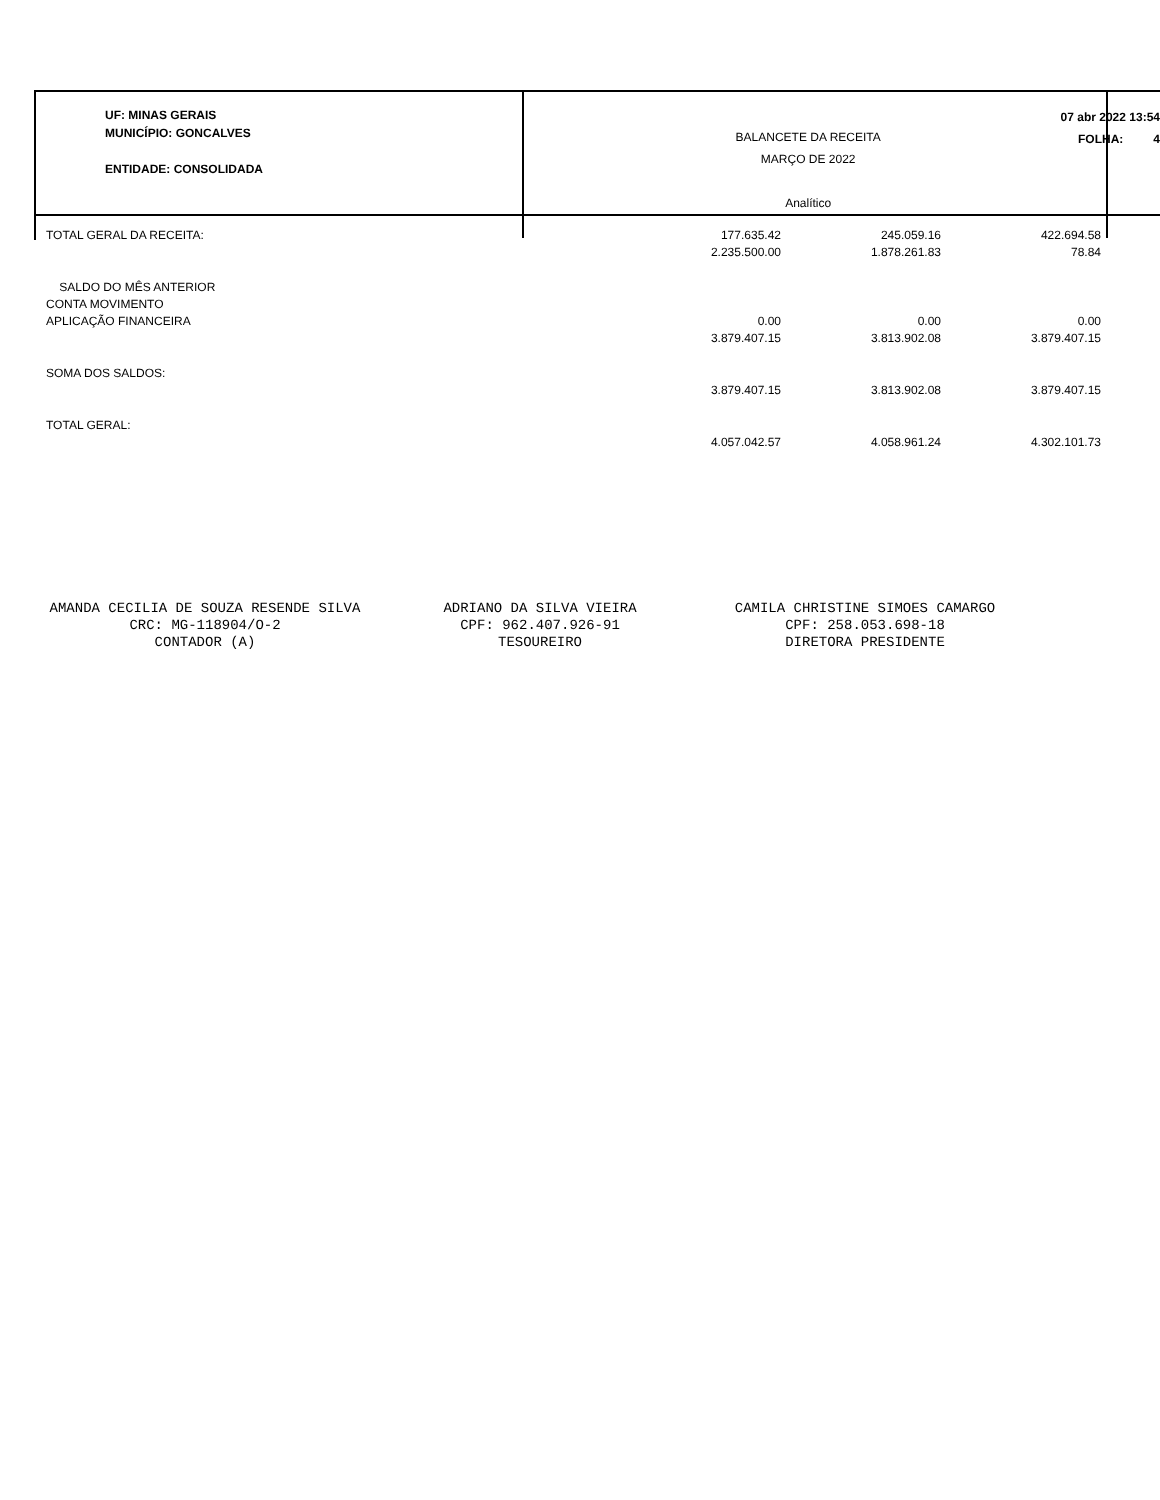UF: MINAS GERAIS
MUNICÍPIO: GONCALVES
ENTIDADE: CONSOLIDADA
BALANCETE DA RECEITA
MARÇO DE 2022
Analítico
07 abr 2022 13:54
FOLHA: 4
| TOTAL GERAL DA RECEITA: | 177.635.42 | 245.059.16 | 422.694.58 |
| | 2.235.500.00 | 1.878.261.83 | 78.84 |
| SALDO DO MÊS ANTERIOR | | | |
| CONTA MOVIMENTO | | | |
| APLICAÇÃO FINANCEIRA | 0.00 | 0.00 | 0.00 |
| | 3.879.407.15 | 3.813.902.08 | 3.879.407.15 |
| SOMA DOS SALDOS: | | | |
| | 3.879.407.15 | 3.813.902.08 | 3.879.407.15 |
| TOTAL GERAL: | | | |
| | 4.057.042.57 | 4.058.961.24 | 4.302.101.73 |
AMANDA CECILIA DE SOUZA RESENDE SILVA
CRC: MG-118904/O-2
CONTADOR (A)
ADRIANO DA SILVA VIEIRA
CPF: 962.407.926-91
TESOUREIRO
CAMILA CHRISTINE SIMOES CAMARGO
CPF: 258.053.698-18
DIRETORA PRESIDENTE